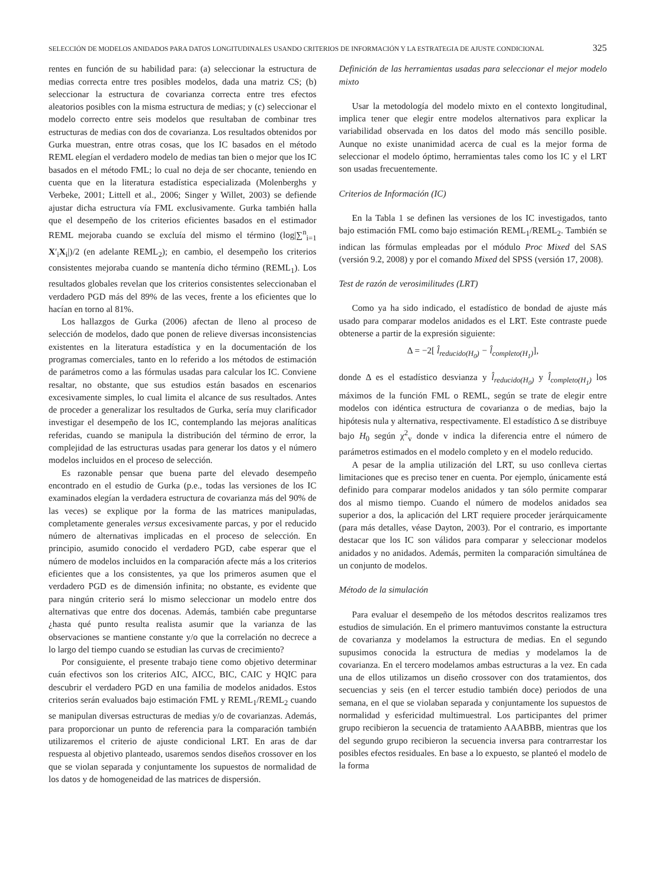SELECCIÓN DE MODELOS ANIDADOS PARA DATOS LONGITUDINALES USANDO CRITERIOS DE INFORMACIÓN Y LA ESTRATEGIA DE AJUSTE CONDICIONAL 325
rentes en función de su habilidad para: (a) seleccionar la estructura de medias correcta entre tres posibles modelos, dada una matriz CS; (b) seleccionar la estructura de covarianza correcta entre tres efectos aleatorios posibles con la misma estructura de medias; y (c) seleccionar el modelo correcto entre seis modelos que resultaban de combinar tres estructuras de medias con dos de covarianza. Los resultados obtenidos por Gurka muestran, entre otras cosas, que los IC basados en el método REML elegían el verdadero modelo de medias tan bien o mejor que los IC basados en el método FML; lo cual no deja de ser chocante, teniendo en cuenta que en la literatura estadística especializada (Molenberghs y Verbeke, 2001; Littell et al., 2006; Singer y Willet, 2003) se defiende ajustar dicha estructura vía FML exclusivamente. Gurka también halla que el desempeño de los criterios eficientes basados en el estimador REML mejoraba cuando se excluía del mismo el término (log|∑<sup>n</sup><sub>i=1</sub> X′<sub>i</sub>X<sub>i</sub>|)/2 (en adelante REML<sub>2</sub>); en cambio, el desempeño los criterios consistentes mejoraba cuando se mantenía dicho término (REML<sub>1</sub>). Los resultados globales revelan que los criterios consistentes seleccionaban el verdadero PGD más del 89% de las veces, frente a los eficientes que lo hacían en torno al 81%.
Los hallazgos de Gurka (2006) afectan de lleno al proceso de selección de modelos, dado que ponen de relieve diversas inconsistencias existentes en la literatura estadística y en la documentación de los programas comerciales, tanto en lo referido a los métodos de estimación de parámetros como a las fórmulas usadas para calcular los IC. Conviene resaltar, no obstante, que sus estudios están basados en escenarios excesivamente simples, lo cual limita el alcance de sus resultados. Antes de proceder a generalizar los resultados de Gurka, sería muy clarificador investigar el desempeño de los IC, contemplando las mejoras analíticas referidas, cuando se manipula la distribución del término de error, la complejidad de las estructuras usadas para generar los datos y el número modelos incluidos en el proceso de selección.
Es razonable pensar que buena parte del elevado desempeño encontrado en el estudio de Gurka (p.e., todas las versiones de los IC examinados elegían la verdadera estructura de covarianza más del 90% de las veces) se explique por la forma de las matrices manipuladas, completamente generales versus excesivamente parcas, y por el reducido número de alternativas implicadas en el proceso de selección. En principio, asumido conocido el verdadero PGD, cabe esperar que el número de modelos incluidos en la comparación afecte más a los criterios eficientes que a los consistentes, ya que los primeros asumen que el verdadero PGD es de dimensión infinita; no obstante, es evidente que para ningún criterio será lo mismo seleccionar un modelo entre dos alternativas que entre dos docenas. Además, también cabe preguntarse ¿hasta qué punto resulta realista asumir que la varianza de las observaciones se mantiene constante y/o que la correlación no decrece a lo largo del tiempo cuando se estudian las curvas de crecimiento?
Por consiguiente, el presente trabajo tiene como objetivo determinar cuán efectivos son los criterios AIC, AICC, BIC, CAIC y HQIC para descubrir el verdadero PGD en una familia de modelos anidados. Estos criterios serán evaluados bajo estimación FML y REML<sub>1</sub>/REML<sub>2</sub> cuando se manipulan diversas estructuras de medias y/o de covarianzas. Además, para proporcionar un punto de referencia para la comparación también utilizaremos el criterio de ajuste condicional LRT. En aras de dar respuesta al objetivo planteado, usaremos sendos diseños crossover en los que se violan separada y conjuntamente los supuestos de normalidad de los datos y de homogeneidad de las matrices de dispersión.
Definición de las herramientas usadas para seleccionar el mejor modelo mixto
Usar la metodología del modelo mixto en el contexto longitudinal, implica tener que elegir entre modelos alternativos para explicar la variabilidad observada en los datos del modo más sencillo posible. Aunque no existe unanimidad acerca de cual es la mejor forma de seleccionar el modelo óptimo, herramientas tales como los IC y el LRT son usadas frecuentemente.
Criterios de Información (IC)
En la Tabla 1 se definen las versiones de los IC investigados, tanto bajo estimación FML como bajo estimación REML<sub>1</sub>/REML<sub>2</sub>. También se indican las fórmulas empleadas por el módulo Proc Mixed del SAS (versión 9.2, 2008) y por el comando Mixed del SPSS (versión 17, 2008).
Test de razón de verosimilitudes (LRT)
Como ya ha sido indicado, el estadístico de bondad de ajuste más usado para comparar modelos anidados es el LRT. Este contraste puede obtenerse a partir de la expresión siguiente:
Δ = −2[ l̂<sub>reducido(H<sub>0</sub>)</sub> − l̂<sub>completo(H<sub>1</sub>)</sub>],
donde Δ es el estadístico desvianza y l̂<sub>reducido(H<sub>0</sub>)</sub> y l̂<sub>completo(H<sub>1</sub>)</sub> los máximos de la función FML o REML, según se trate de elegir entre modelos con idéntica estructura de covarianza o de medias, bajo la hipótesis nula y alternativa, respectivamente. El estadístico Δ se distribuye bajo H<sub>0</sub> según χ<sup>2</sup><sub>v</sub> donde v indica la diferencia entre el número de parámetros estimados en el modelo completo y en el modelo reducido.
A pesar de la amplia utilización del LRT, su uso conlleva ciertas limitaciones que es preciso tener en cuenta. Por ejemplo, únicamente está definido para comparar modelos anidados y tan sólo permite comparar dos al mismo tiempo. Cuando el número de modelos anidados sea superior a dos, la aplicación del LRT requiere proceder jerárquicamente (para más detalles, véase Dayton, 2003). Por el contrario, es importante destacar que los IC son válidos para comparar y seleccionar modelos anidados y no anidados. Además, permiten la comparación simultánea de un conjunto de modelos.
Método de la simulación
Para evaluar el desempeño de los métodos descritos realizamos tres estudios de simulación. En el primero mantuvimos constante la estructura de covarianza y modelamos la estructura de medias. En el segundo supusimos conocida la estructura de medias y modelamos la de covarianza. En el tercero modelamos ambas estructuras a la vez. En cada una de ellos utilizamos un diseño crossover con dos tratamientos, dos secuencias y seis (en el tercer estudio también doce) periodos de una semana, en el que se violaban separada y conjuntamente los supuestos de normalidad y esfericidad multimuestral. Los participantes del primer grupo recibieron la secuencia de tratamiento AAABBB, mientras que los del segundo grupo recibieron la secuencia inversa para contrarrestar los posibles efectos residuales. En base a lo expuesto, se planteó el modelo de la forma